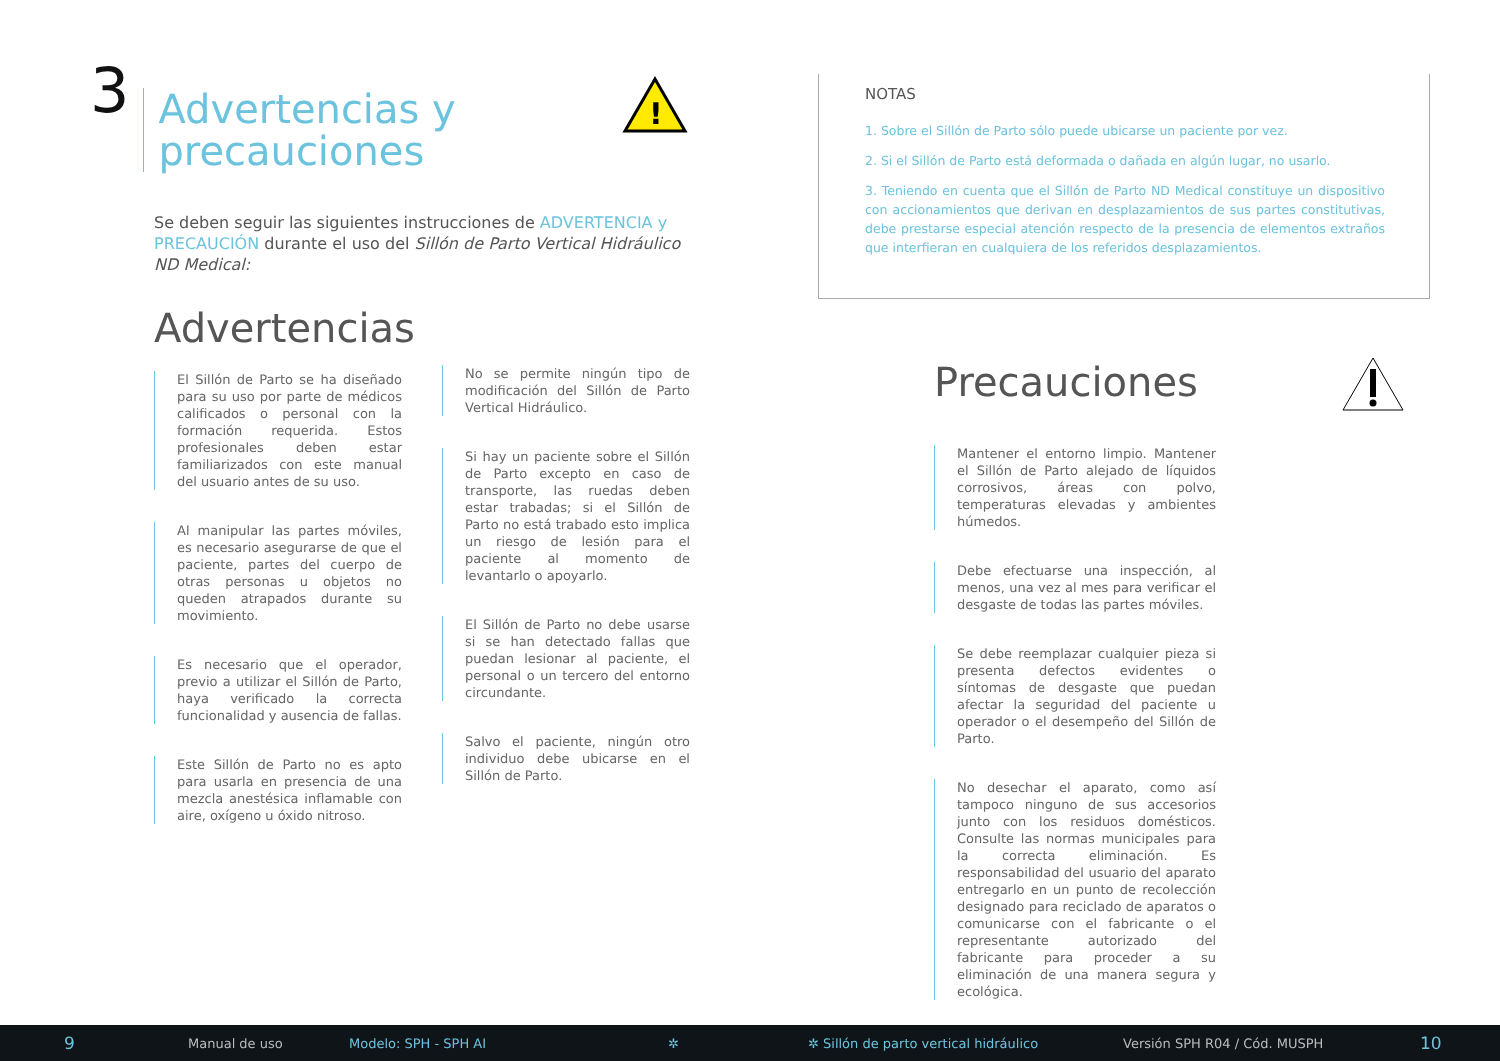!
3 Advertencias y
precauciones
Se deben seguir las siguientes instrucciones de ADVERTENCIA y PRECAUCIÓN durante el uso del Sillón de Parto Vertical Hidráulico ND Medical:
Advertencias
El Sillón de Parto se ha diseñado para su uso por parte de médicos calificados o personal con la formación requerida. Estos profesionales deben estar familiarizados con este manual del usuario antes de su uso.
Al manipular las partes móviles, es necesario asegurarse de que el paciente, partes del cuerpo de otras personas u objetos no queden atrapados durante su movimiento.
Es necesario que el operador, previo a utilizar el Sillón de Parto, haya verificado la correcta funcionalidad y ausencia de fallas.
Este Sillón de Parto no es apto para usarla en presencia de una mezcla anestésica inflamable con aire, oxígeno u óxido nitroso.
No se permite ningún tipo de modificación del Sillón de Parto Vertical Hidráulico.
Si hay un paciente sobre el Sillón de Parto excepto en caso de transporte, las ruedas deben estar trabadas; si el Sillón de Parto no está trabado esto implica un riesgo de lesión para el paciente al momento de levantarlo o apoyarlo.
El Sillón de Parto no debe usarse si se han detectado fallas que puedan lesionar al paciente, el personal o un tercero del entorno circundante.
Salvo el paciente, ningún otro individuo debe ubicarse en el Sillón de Parto.
NOTAS
1. Sobre el Sillón de Parto sólo puede ubicarse un paciente por vez.
2. Si el Sillón de Parto está deformada o dañada en algún lugar, no usarlo.
3. Teniendo en cuenta que el Sillón de Parto ND Medical constituye un dispositivo con accionamientos que derivan en desplazamientos de sus partes constitutivas, debe prestarse especial atención respecto de la presencia de elementos extraños que interfieran en cualquiera de los referidos desplazamientos.
Precauciones
Mantener el entorno limpio. Mantener el Sillón de Parto alejado de líquidos corrosivos, áreas con polvo, temperaturas elevadas y ambientes húmedos.
Debe efectuarse una inspección, al menos, una vez al mes para verificar el desgaste de todas las partes móviles.
Se debe reemplazar cualquier pieza si presenta defectos evidentes o síntomas de desgaste que puedan afectar la seguridad del paciente u operador o el desempeño del Sillón de Parto.
No desechar el aparato, como así tampoco ninguno de sus accesorios junto con los residuos domésticos. Consulte las normas municipales para la correcta eliminación. Es responsabilidad del usuario del aparato entregarlo en un punto de recolección designado para reciclado de aparatos o comunicarse con el fabricante o el representante autorizado del fabricante para proceder a su eliminación de una manera segura y ecológica.
9 Manual de uso Modelo: SPH - SPH AI ✲ ✲ Sillón de parto vertical hidráulico Versión SPH R04 / Cód. MUSPH 10